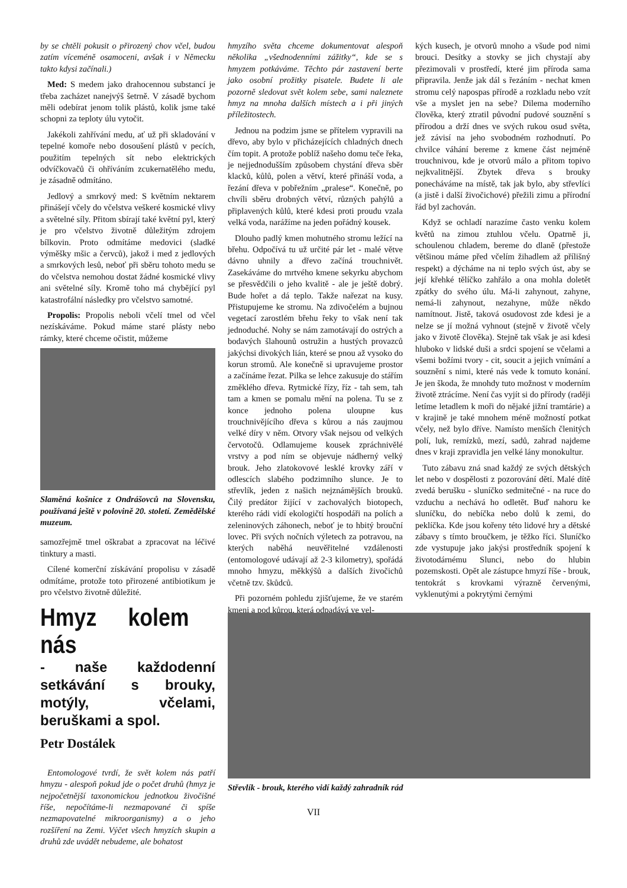by se chtěli pokusit o přirozený chov včel, budou zatím víceméně osamoceni, avšak i v Německu takto kdysi začínali.)
Med: S medem jako drahocennou substancí je třeba zacházet nanejvýš šetrně. V zásadě bychom měli odebírat jenom tolik plástů, kolik jsme také schopni za teploty úlu vytočit.
Jakékoli zahřívání medu, ať už při skladování v tepelné komoře nebo dosoušení plástů v pecích, použitím tepelných sít nebo elektrických odvíčkovačů či ohříváním zcukernatělého medu, je zásadně odmítáno.
Jedlový a smrkový med: S květním nektarem přinášejí včely do včelstva veškeré kosmické vlivy a světelné síly. Přitom sbírají také květní pyl, který je pro včelstvo životně důležitým zdrojem bílkovin. Proto odmítáme medovici (sladké výměšky mšic a červců), jakož i med z jedlových a smrkových lesů, neboť při sběru tohoto medu se do včelstva nemohou dostat žádné kosmické vlivy ani světelné síly. Kromě toho má chybějící pyl katastrofální následky pro včelstvo samotné.
Propolis: Propolis neboli včelí tmel od včel nezískáváme. Pokud máme staré plásty nebo rámky, které chceme očistit, můžeme
Slaměná košnice z Ondrášovců na Slovensku, používaná ještě v polovině 20. století. Zemědělské muzeum.
samozřejmě tmel oškrabat a zpracovat na léčivé tinktury a masti.
Cílené komerční získávání propolisu v zásadě odmítáme, protože toto přirozené antibiotikum je pro včelstvo životně důležité.
Hmyz kolem nás
- naše každodenní setkávání s brouky, motýly, včelami, beruškami a spol.
Petr Dostálek
Entomologové tvrdí, že svět kolem nás patří hmyzu - alespoň pokud jde o počet druhů (hmyz je nejpočetnější taxonomickou jednotkou živočišné říše, nepočítáme-li nezmapované či spíše nezmapovatelné mikroorganismy) a o jeho rozšíření na Zemi. Výčet všech hmyzích skupin a druhů zde uvádět nebudeme, ale bohatost
hmyzího světa chceme dokumentovat alespoň několika „všednodenními zážitky“, kde se s hmyzem potkáváme. Těchto pár zastavení berte jako osobní prožitky pisatele. Budete li ale pozorně sledovat svět kolem sebe, sami naleznete hmyz na mnoha dalších místech a i při jiných příležitostech.
Jednou na podzim jsme se přítelem vypravili na dřevo, aby bylo v přicházejících chladných dnech čím topit. A protože poblíž našeho domu teče řeka, je nejjednodušším způsobem chystání dřeva sběr klacků, kůlů, polen a větví, které přináší voda, a řezání dřeva v pobřežním „pralese“. Konečně, po chvíli sběru drobných větví, různých pahýlů a připlavených kůlů, které kdesi proti proudu vzala velká voda, narážíme na jeden pořádný kousek.
Dlouho padlý kmen mohutného stromu ležící na břehu. Odpočívá tu už určité pár let - malé větve dávno uhnily a dřevo začíná trouchnivět. Zasekáváme do mrtvého kmene sekyrku abychom se přesvědčili o jeho kvalitě - ale je ještě dobrý. Bude hořet a dá teplo. Takže nařezat na kusy. Přistupujeme ke stromu. Na zdivočelém a bujnou vegetací zarostlém břehu řeky to však není tak jednoduché. Nohy se nám zamotávají do ostrých a bodavých šlahounů ostružin a hustých provazců jakýchsi divokých lián, které se pnou až vysoko do korun stromů. Ale konečně si upravujeme prostor a začínáme řezat. Pilka se lehce zakusuje do stářím změklého dřeva. Rytmické řízy, říz - tah sem, tah tam a kmen se pomalu mění na polena. Tu se z konce jednoho polena uloupne kus trouchnivějícího dřeva s kůrou a nás zaujmou velké díry v něm. Otvory však nejsou od velkých červotočů. Odlamujeme kousek zpráchnivělé vrstvy a pod ním se objevuje nádherný velký brouk. Jeho zlatokovové lesklé krovky září v odlescích slabého podzimního slunce. Je to střevlík, jeden z našich nejznámějších brouků. Čilý predátor žijící v zachovalých biotopech, kterého rádi vidí ekologičtí hospodáři na polích a zeleninových záhonech, neboť je to hbitý brouční lovec. Při svých nočních výletech za potravou, na kterých naběhá neuvěřitelné vzdálenosti (entomologové udávají až 2-3 kilometry), spořádá mnoho hmyzu, měkkýšů a dalších živočichů včetně tzv. škůdců.
Při pozorném pohledu zjišťujeme, že ve starém kmeni a pod kůrou, která odpadává ve vel-
kých kusech, je otvorů mnoho a všude pod nimi brouci. Desítky a stovky se jich chystají aby přezimovali v prostředí, které jim příroda sama připravila. Jenže jak dál s řezáním - nechat kmen stromu celý napospas přírodě a rozkladu nebo vzít vše a myslet jen na sebe? Dilema moderního člověka, který ztratil původní pudové souznění s přírodou a drží dnes ve svých rukou osud světa, jež závisí na jeho svobodném rozhodnutí. Po chvilce váhání bereme z kmene část nejméně trouchnivou, kde je otvorů málo a přitom topivo nejkvalitnější. Zbytek dřeva s brouky ponecháváme na místě, tak jak bylo, aby střevlíci (a jistě i další živočichové) přežili zimu a přírodní řád byl zachován.
Když se ochladí narazíme často venku kolem květů na zimou ztuhlou včelu. Opatrně ji, schoulenou chladem, bereme do dlaně (přestože většinou máme před včelím žihadlem až přílišný respekt) a dýcháme na ni teplo svých úst, aby se její křehké tělíčko zahřálo a ona mohla doletět zpátky do svého úlu. Má-li zahynout, zahyne, nemá-li zahynout, nezahyne, může někdo namítnout. Jistě, taková osudovost zde kdesi je a nelze se jí možná vyhnout (stejně v životě včely jako v životě člověka). Stejně tak však je asi kdesi hluboko v lidské duši a srdci spojení se včelami a všemi božími tvory - cit, soucit a jejich vnímání a souznění s nimi, které nás vede k tomuto konání. Je jen škoda, že mnohdy tuto možnost v moderním životě ztrácíme. Není čas vyjít si do přírody (raději letíme letadlem k moři do nějaké jižní tramtárie) a v krajině je také mnohem méně možností potkat včely, než bylo dříve. Namísto menších členitých polí, luk, remízků, mezí, sadů, zahrad najdeme dnes v kraji zpravidla jen velké lány monokultur.
Tuto zábavu zná snad každý ze svých dětských let nebo v dospělosti z pozorování dětí. Malé dítě zvedá berušku - sluníčko sedmitečné - na ruce do vzduchu a nechává ho odletět. Buď nahoru ke sluníčku, do nebíčka nebo dolů k zemi, do peklíčka. Kde jsou kořeny této lidové hry a dětské zábavy s tímto broučkem, je těžko říci. Sluníčko zde vystupuje jako jakýsi prostředník spojení k životodárnému Slunci, nebo do hlubin pozemskosti. Opět ale zástupce hmyzí říše - brouk, tentokrát s krovkami výrazně červenými, vyklenutými a pokrytými černými
Střevlík - brouk, kterého vidí každý zahradník rád
VII